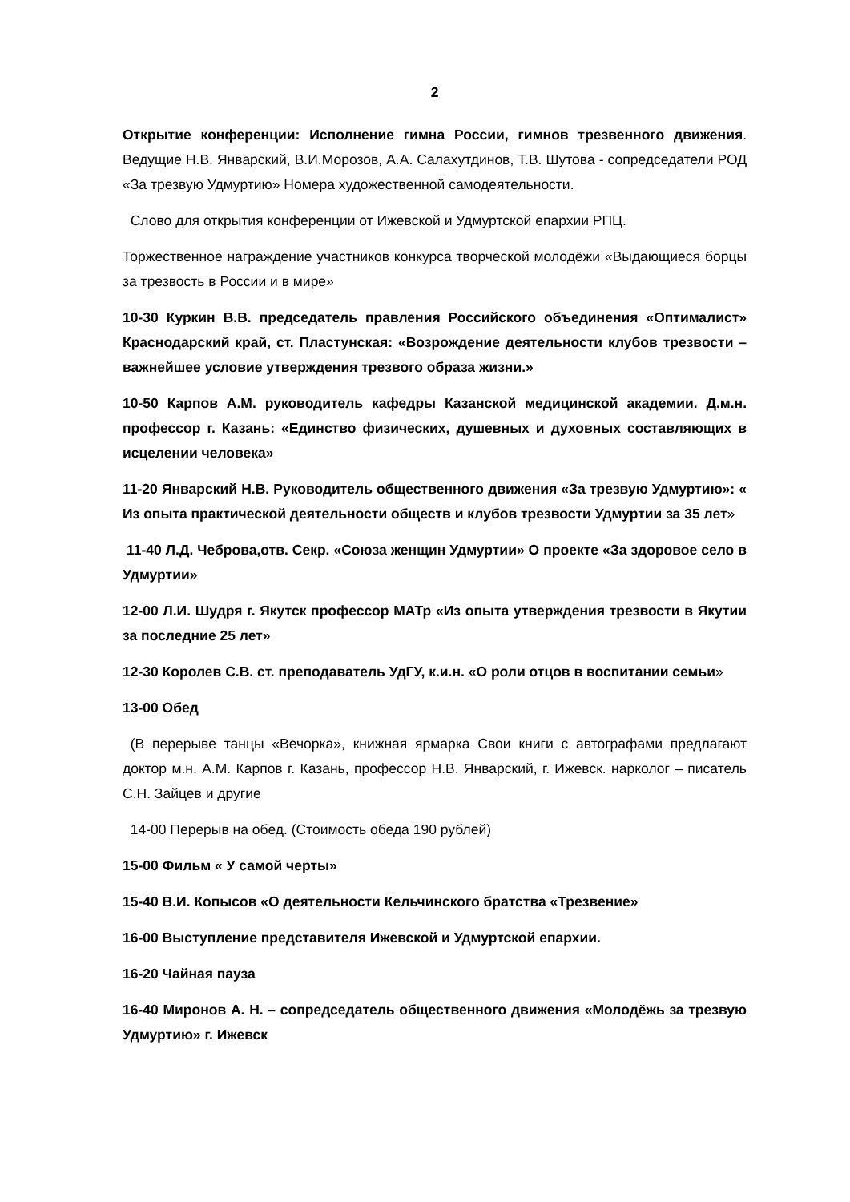2
Открытие конференции: Исполнение гимна России, гимнов трезвенного движения. Ведущие Н.В. Январский, В.И.Морозов, А.А. Салахутдинов, Т.В. Шутова - сопредседатели РОД «За трезвую Удмуртию» Номера художественной самодеятельности.
Слово для открытия конференции от Ижевской и Удмуртской епархии РПЦ.
Торжественное награждение участников конкурса творческой молодёжи «Выдающиеся борцы за трезвость в России и в мире»
10-30 Куркин В.В. председатель правления Российского объединения «Оптималист» Краснодарский край, ст. Пластунская: «Возрождение деятельности клубов трезвости – важнейшее условие утверждения трезвого образа жизни.»
10-50 Карпов А.М. руководитель кафедры Казанской медицинской академии. Д.м.н. профессор г. Казань: «Единство физических, душевных и духовных составляющих в исцелении человека»
11-20 Январский Н.В. Руководитель общественного движения «За трезвую Удмуртию»: « Из опыта практической деятельности обществ и клубов трезвости Удмуртии за 35 лет»
11-40 Л.Д. Чеброва,отв. Секр. «Союза женщин Удмуртии» О проекте «За здоровое село в Удмуртии»
12-00 Л.И. Шудря г. Якутск профессор МАТр «Из опыта утверждения трезвости в Якутии за последние 25 лет»
12-30 Королев С.В. ст. преподаватель УдГУ, к.и.н. «О роли отцов в воспитании семьи»
13-00 Обед
(В перерыве танцы «Вечорка», книжная ярмарка Свои книги с автографами предлагают доктор м.н. А.М. Карпов г. Казань, профессор Н.В. Январский, г. Ижевск. нарколог – писатель С.Н. Зайцев и другие
14-00 Перерыв на обед. (Стоимость обеда 190 рублей)
15-00 Фильм « У самой черты»
15-40 В.И. Копысов «О деятельности Кельчинского братства «Трезвение»
16-00 Выступление представителя Ижевской и Удмуртской епархии.
16-20 Чайная пауза
16-40 Миронов А. Н. – сопредседатель общественного движения «Молодёжь за трезвую Удмуртию» г. Ижевск